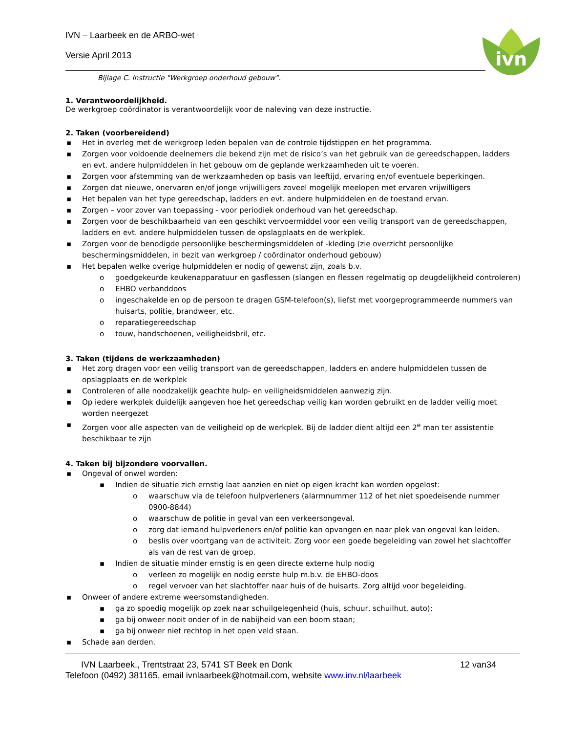IVN – Laarbeek en de ARBO-wet
Versie April 2013
ivn
Bijlage C. Instructie "Werkgroep onderhoud gebouw”.
1. Verantwoordelijkheid.
De werkgroep coördinator is verantwoordelijk voor de naleving van deze instructie.
2. Taken (voorbereidend)
▪ Het in overleg met de werkgroep leden bepalen van de controle tijdstippen en het programma.
▪ Zorgen voor voldoende deelnemers die bekend zijn met de risico’s van het gebruik van de gereedschappen, ladders en evt. andere hulpmiddelen in het gebouw om de geplande werkzaamheden uit te voeren.
▪ Zorgen voor afstemming van de werkzaamheden op basis van leeftijd, ervaring en/of eventuele beperkingen.
▪ Zorgen dat nieuwe, onervaren en/of jonge vrijwilligers zoveel mogelijk meelopen met ervaren vrijwilligers
▪ Het bepalen van het type gereedschap, ladders en evt. andere hulpmiddelen en de toestand ervan.
▪ Zorgen – voor zover van toepassing - voor periodiek onderhoud van het gereedschap.
▪ Zorgen voor de beschikbaarheid van een geschikt vervoermiddel voor een veilig transport van de gereedschappen, ladders en evt. andere hulpmiddelen tussen de opslagplaats en de werkplek.
▪ Zorgen voor de benodigde persoonlijke beschermingsmiddelen of -kleding (zie overzicht persoonlijke beschermingsmiddelen, in bezit van werkgroep / coördinator onderhoud gebouw)
▪ Het bepalen welke overige hulpmiddelen er nodig of gewenst zijn, zoals b.v.
o goedgekeurde keukenapparatuur en gasflessen (slangen en flessen regelmatig op deugdelijkheid controleren)
o EHBO verbanddoos
o ingeschakelde en op de persoon te dragen GSM-telefoon(s), liefst met voorgeprogrammeerde nummers van huisarts, politie, brandweer, etc.
o reparatiegereedschap
o touw, handschoenen, veiligheidsbril, etc.
3. Taken (tijdens de werkzaamheden)
▪ Het zorg dragen voor een veilig transport van de gereedschappen, ladders en andere hulpmiddelen tussen de opslagplaats en de werkplek
▪ Controleren of alle noodzakelijk geachte hulp- en veiligheidsmiddelen aanwezig zijn.
▪ Op iedere werkplek duidelijk aangeven hoe het gereedschap veilig kan worden gebruikt en de ladder veilig moet worden neergezet
▪ Zorgen voor alle aspecten van de veiligheid op de werkplek. Bij de ladder dient altijd een 2<sup>e</sup> man ter assistentie beschikbaar te zijn
4. Taken bij bijzondere voorvallen.
▪ Ongeval of onwel worden:
▪ Indien de situatie zich ernstig laat aanzien en niet op eigen kracht kan worden opgelost:
o waarschuw via de telefoon hulpverleners (alarmnummer 112 of het niet spoedeisende nummer 0900-8844)
o waarschuw de politie in geval van een verkeersongeval.
o zorg dat iemand hulpverleners en/of politie kan opvangen en naar plek van ongeval kan leiden.
o beslis over voortgang van de activiteit. Zorg voor een goede begeleiding van zowel het slachtoffer als van de rest van de groep.
▪ Indien de situatie minder ernstig is en geen directe externe hulp nodig
o verleen zo mogelijk en nodig eerste hulp m.b.v. de EHBO-doos
o regel vervoer van het slachtoffer naar huis of de huisarts. Zorg altijd voor begeleiding.
▪ Onweer of andere extreme weersomstandigheden.
▪ ga zo spoedig mogelijk op zoek naar schuilgelegenheid (huis, schuur, schuilhut, auto);
▪ ga bij onweer nooit onder of in de nabijheid van een boom staan;
▪ ga bij onweer niet rechtop in het open veld staan.
▪ Schade aan derden.
IVN Laarbeek., Trentstraat 23, 5741 ST Beek en Donk 12 van34
Telefoon (0492) 381165, email ivnlaarbeek@hotmail.com, website www.inv.nl/laarbeek